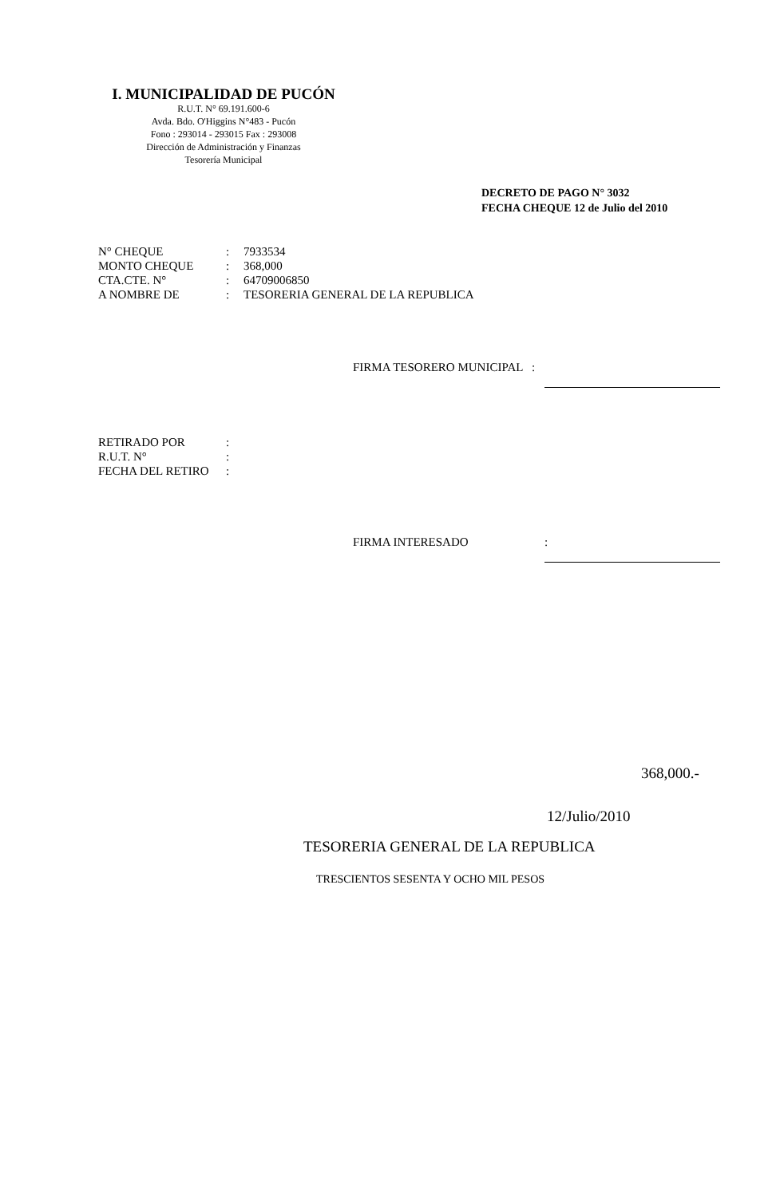I. MUNICIPALIDAD DE PUCÓN
R.U.T. N° 69.191.600-6
Avda. Bdo. O'Higgins N°483 - Pucón
Fono : 293014 - 293015 Fax : 293008
Dirección de Administración y Finanzas
Tesorería Municipal
DECRETO DE PAGO N° 3032
FECHA CHEQUE 12 de Julio del 2010
| N° CHEQUE | : | 7933534 |
| MONTO CHEQUE | : | 368,000 |
| CTA.CTE. N° | : | 64709006850 |
| A NOMBRE DE | : | TESORERIA GENERAL DE LA REPUBLICA |
FIRMA TESORERO MUNICIPAL :
| RETIRADO POR | : |
| R.U.T. N° | : |
| FECHA DEL RETIRO | : |
FIRMA INTERESADO:
368,000.-
12/Julio/2010
TESORERIA GENERAL DE LA REPUBLICA
TRESCIENTOS SESENTA Y OCHO MIL PESOS